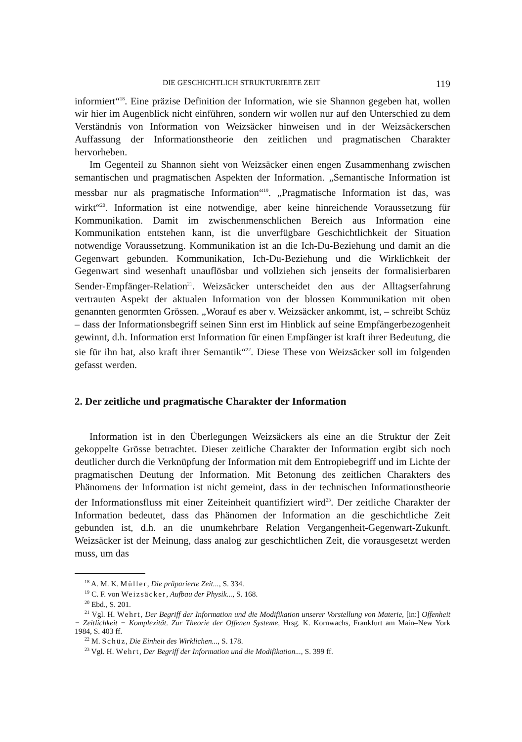DIE GESCHICHTLICH STRUKTURIERTE ZEIT 119
informiert“<sup>18</sup>. Eine präzise Definition der Information, wie sie Shannon gegeben hat, wollen wir hier im Augenblick nicht einführen, sondern wir wollen nur auf den Unterschied zu dem Verständnis von Information von Weizsäcker hinweisen und in der Weizsäckerschen Auffassung der Informationstheorie den zeitlichen und pragmatischen Charakter hervorheben.
Im Gegenteil zu Shannon sieht von Weizsäcker einen engen Zusammenhang zwischen semantischen und pragmatischen Aspekten der Information. „Semantische Information ist messbar nur als pragmatische Information“<sup>19</sup>. „Pragmatische Information ist das, was wirkt“<sup>20</sup>. Information ist eine notwendige, aber keine hinreichende Voraussetzung für Kommunikation. Damit im zwischenmenschlichen Bereich aus Information eine Kommunikation entstehen kann, ist die unverfügbare Geschichtlichkeit der Situation notwendige Voraussetzung. Kommunikation ist an die Ich-Du-Beziehung und damit an die Gegenwart gebunden. Kommunikation, Ich-Du-Beziehung und die Wirklichkeit der Gegenwart sind wesenhaft unauflösbar und vollziehen sich jenseits der formalisierbaren Sender-Empfänger-Relation<sup>21</sup>. Weizsäcker unterscheidet den aus der Alltagserfahrung vertrauten Aspekt der aktualen Information von der blossen Kommunikation mit oben genannten genormten Grössen. „Worauf es aber v. Weizsäcker ankommt, ist, – schreibt Schüz – dass der Informationsbegriff seinen Sinn erst im Hinblick auf seine Empfängerbezogenheit gewinnt, d.h. Information erst Information für einen Empfänger ist kraft ihrer Bedeutung, die sie für ihn hat, also kraft ihrer Semantik“<sup>22</sup>. Diese These von Weizsäcker soll im folgenden gefasst werden.
2. Der zeitliche und pragmatische Charakter der Information
Information ist in den Überlegungen Weizsäckers als eine an die Struktur der Zeit gekoppelte Grösse betrachtet. Dieser zeitliche Charakter der Information ergibt sich noch deutlicher durch die Verknüpfung der Information mit dem Entropiebegriff und im Lichte der pragmatischen Deutung der Information. Mit Betonung des zeitlichen Charakters des Phänomens der Information ist nicht gemeint, dass in der technischen Informationstheorie der Informationsfluss mit einer Zeiteinheit quantifiziert wird<sup>23</sup>. Der zeitliche Charakter der Information bedeutet, dass das Phänomen der Information an die geschichtliche Zeit gebunden ist, d.h. an die unumkehrbare Relation Vergangenheit-Gegenwart-Zukunft. Weizsäcker ist der Meinung, dass analog zur geschichtlichen Zeit, die vorausgesetzt werden muss, um das
<sup>18</sup> A. M. K. Müller, Die präparierte Zeit..., S. 334.
<sup>19</sup> C. F. von Weizsäcker, Aufbau der Physik..., S. 168.
<sup>20</sup> Ebd., S. 201.
<sup>21</sup> Vgl. H. Wehrt, Der Begriff der Information und die Modifikation unserer Vorstellung von Materie, [in:] Offenheit − Zeitlichkeit − Komplexität. Zur Theorie der Offenen Systeme, Hrsg. K. Kornwachs, Frankfurt am Main–New York 1984, S. 403 ff.
<sup>22</sup> M. Schüz, Die Einheit des Wirklichen..., S. 178.
<sup>23</sup> Vgl. H. Wehrt, Der Begriff der Information und die Modifikation..., S. 399 ff.